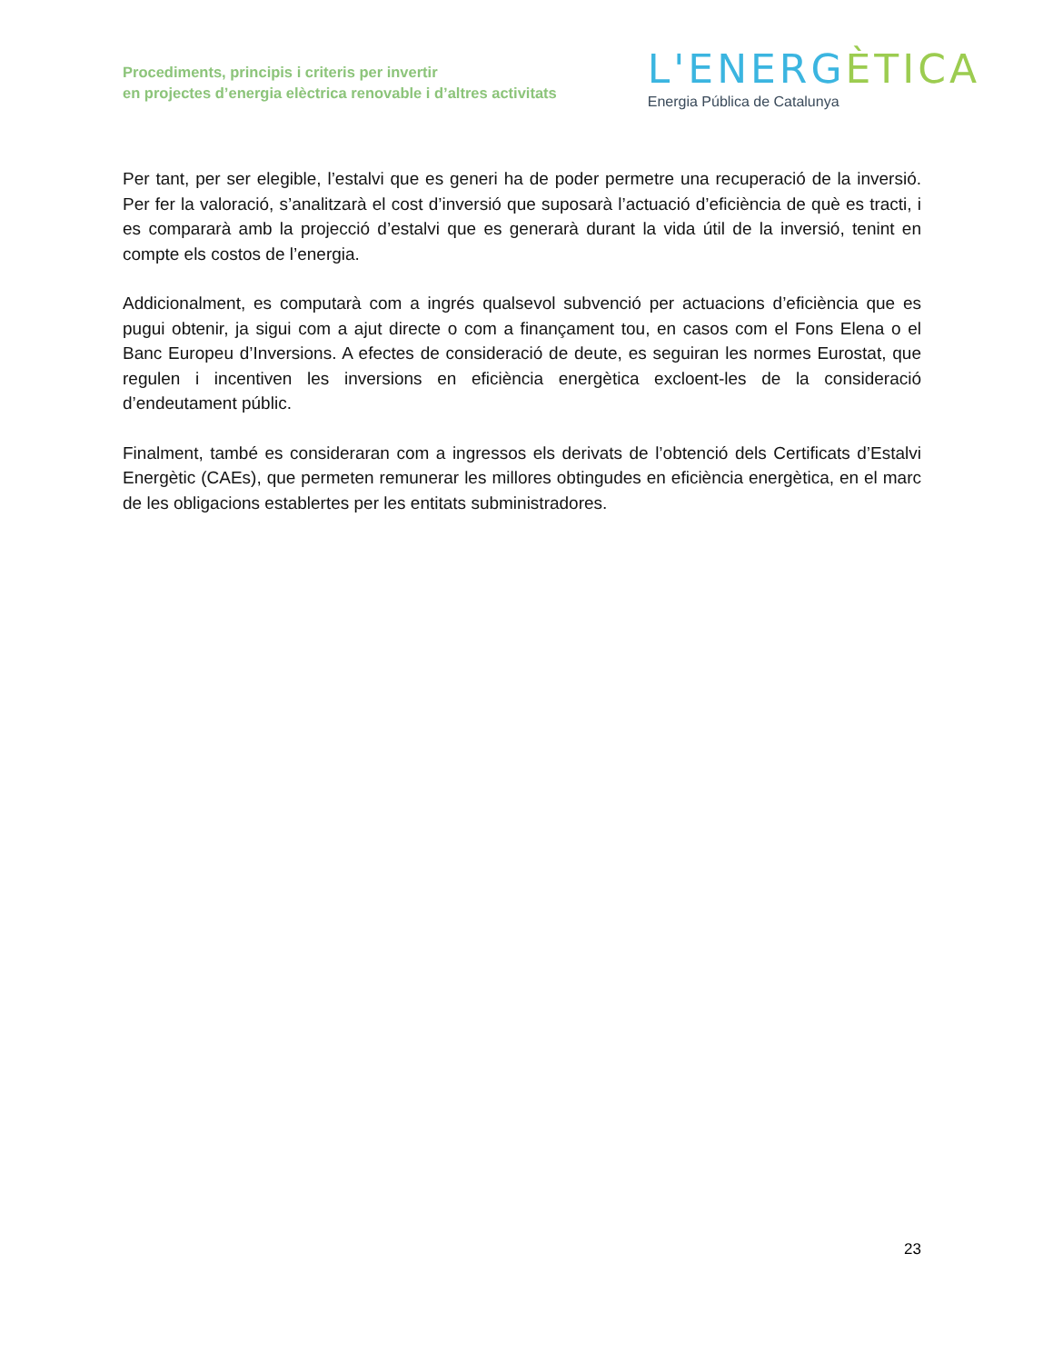Procediments, principis i criteris per invertir
en projectes d’energia elèctrica renovable i d’altres activitats
L'ENERGÈTICA
Energia Pública de Catalunya
Per tant, per ser elegible, l’estalvi que es generi ha de poder permetre una recuperació de la inversió. Per fer la valoració, s’analitzarà el cost d’inversió que suposarà l’actuació d’eficiència de què es tracti, i es compararà amb la projecció d’estalvi que es generarà durant la vida útil de la inversió, tenint en compte els costos de l’energia.
Addicionalment, es computarà com a ingrés qualsevol subvenció per actuacions d’eficiència que es pugui obtenir, ja sigui com a ajut directe o com a finançament tou, en casos com el Fons Elena o el Banc Europeu d’Inversions. A efectes de consideració de deute, es seguiran les normes Eurostat, que regulen i incentiven les inversions en eficiència energètica excloent-les de la consideració d’endeutament públic.
Finalment, també es consideraran com a ingressos els derivats de l’obtenció dels Certificats d’Estalvi Energètic (CAEs), que permeten remunerar les millores obtingudes en eficiència energètica, en el marc de les obligacions establertes per les entitats subministradores.
23